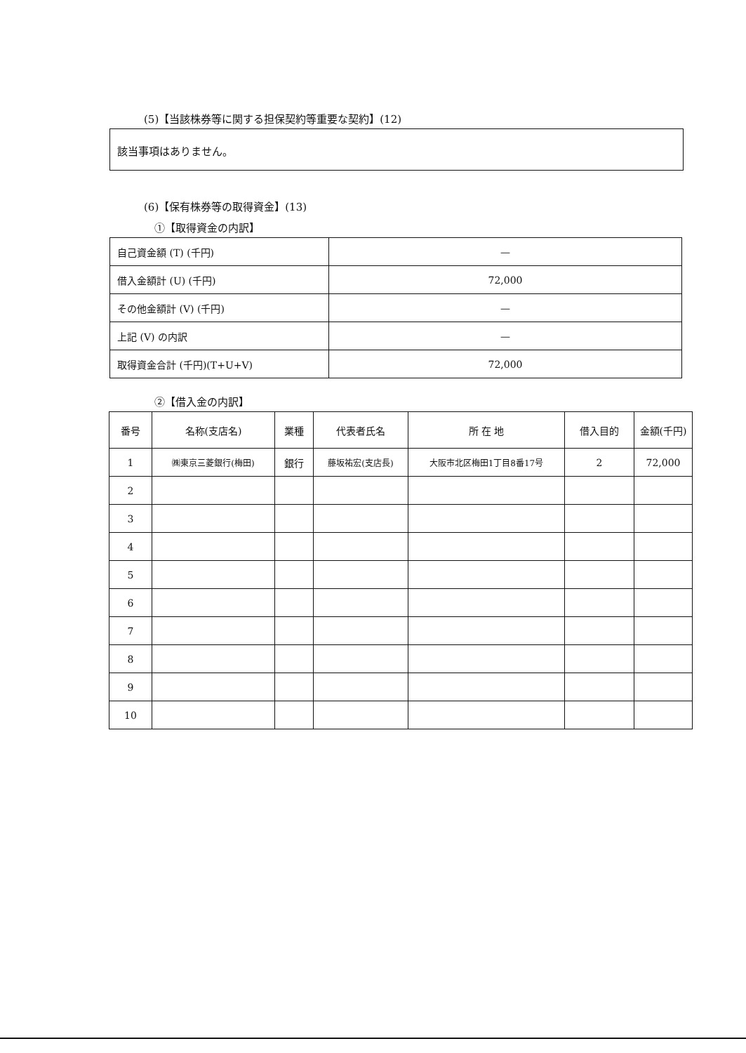(5)【当該株券等に関する担保契約等重要な契約】(12)
該当事項はありません。
(6)【保有株券等の取得資金】(13)
①【取得資金の内訳】
| 自己資金額 (T) (千円) | — |
| 借入金額計 (U) (千円) | 72,000 |
| その他金額計 (V) (千円) | — |
| 上記 (V) の内訳 | — |
| 取得資金合計 (千円)(T+U+V) | 72,000 |
②【借入金の内訳】
| 番号 | 名称(支店名) | 業種 | 代表者氏名 | 所 在 地 | 借入目的 | 金額(千円) |
| --- | --- | --- | --- | --- | --- | --- |
| 1 | ㈱東京三菱銀行(梅田) | 銀行 | 藤坂祐宏(支店長) | 大阪市北区梅田1丁目8番17号 | 2 | 72,000 |
| 2 | | | | | | |
| 3 | | | | | | |
| 4 | | | | | | |
| 5 | | | | | | |
| 6 | | | | | | |
| 7 | | | | | | |
| 8 | | | | | | |
| 9 | | | | | | |
| 10 | | | | | | |